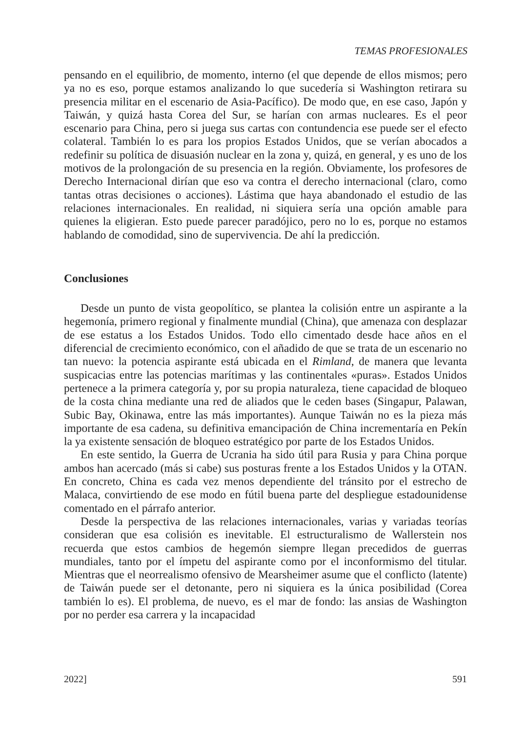TEMAS PROFESIONALES
pensando en el equilibrio, de momento, interno (el que depende de ellos mismos; pero ya no es eso, porque estamos analizando lo que sucedería si Washington retirara su presencia militar en el escenario de Asia-Pacífico). De modo que, en ese caso, Japón y Taiwán, y quizá hasta Corea del Sur, se harían con armas nucleares. Es el peor escenario para China, pero si juega sus cartas con contundencia ese puede ser el efecto colateral. También lo es para los propios Estados Unidos, que se verían abocados a redefinir su política de disuasión nuclear en la zona y, quizá, en general, y es uno de los motivos de la prolongación de su presencia en la región. Obviamente, los profesores de Derecho Internacional dirían que eso va contra el derecho internacional (claro, como tantas otras decisiones o acciones). Lástima que haya abandonado el estudio de las relaciones internacionales. En realidad, ni siquiera sería una opción amable para quienes la eligieran. Esto puede parecer paradójico, pero no lo es, porque no estamos hablando de comodidad, sino de supervivencia. De ahí la predicción.
Conclusiones
Desde un punto de vista geopolítico, se plantea la colisión entre un aspirante a la hegemonía, primero regional y finalmente mundial (China), que amenaza con desplazar de ese estatus a los Estados Unidos. Todo ello cimentado desde hace años en el diferencial de crecimiento económico, con el añadido de que se trata de un escenario no tan nuevo: la potencia aspirante está ubicada en el Rimland, de manera que levanta suspicacias entre las potencias marítimas y las continentales «puras». Estados Unidos pertenece a la primera categoría y, por su propia naturaleza, tiene capacidad de bloqueo de la costa china mediante una red de aliados que le ceden bases (Singapur, Palawan, Subic Bay, Okinawa, entre las más importantes). Aunque Taiwán no es la pieza más importante de esa cadena, su definitiva emancipación de China incrementaría en Pekín la ya existente sensación de bloqueo estratégico por parte de los Estados Unidos.
En este sentido, la Guerra de Ucrania ha sido útil para Rusia y para China porque ambos han acercado (más si cabe) sus posturas frente a los Estados Unidos y la OTAN. En concreto, China es cada vez menos dependiente del tránsito por el estrecho de Malaca, convirtiendo de ese modo en fútil buena parte del despliegue estadounidense comentado en el párrafo anterior.
Desde la perspectiva de las relaciones internacionales, varias y variadas teorías consideran que esa colisión es inevitable. El estructuralismo de Wallerstein nos recuerda que estos cambios de hegemón siempre llegan precedidos de guerras mundiales, tanto por el ímpetu del aspirante como por el inconformismo del titular. Mientras que el neorrealismo ofensivo de Mearsheimer asume que el conflicto (latente) de Taiwán puede ser el detonante, pero ni siquiera es la única posibilidad (Corea también lo es). El problema, de nuevo, es el mar de fondo: las ansias de Washington por no perder esa carrera y la incapacidad
2022] 591